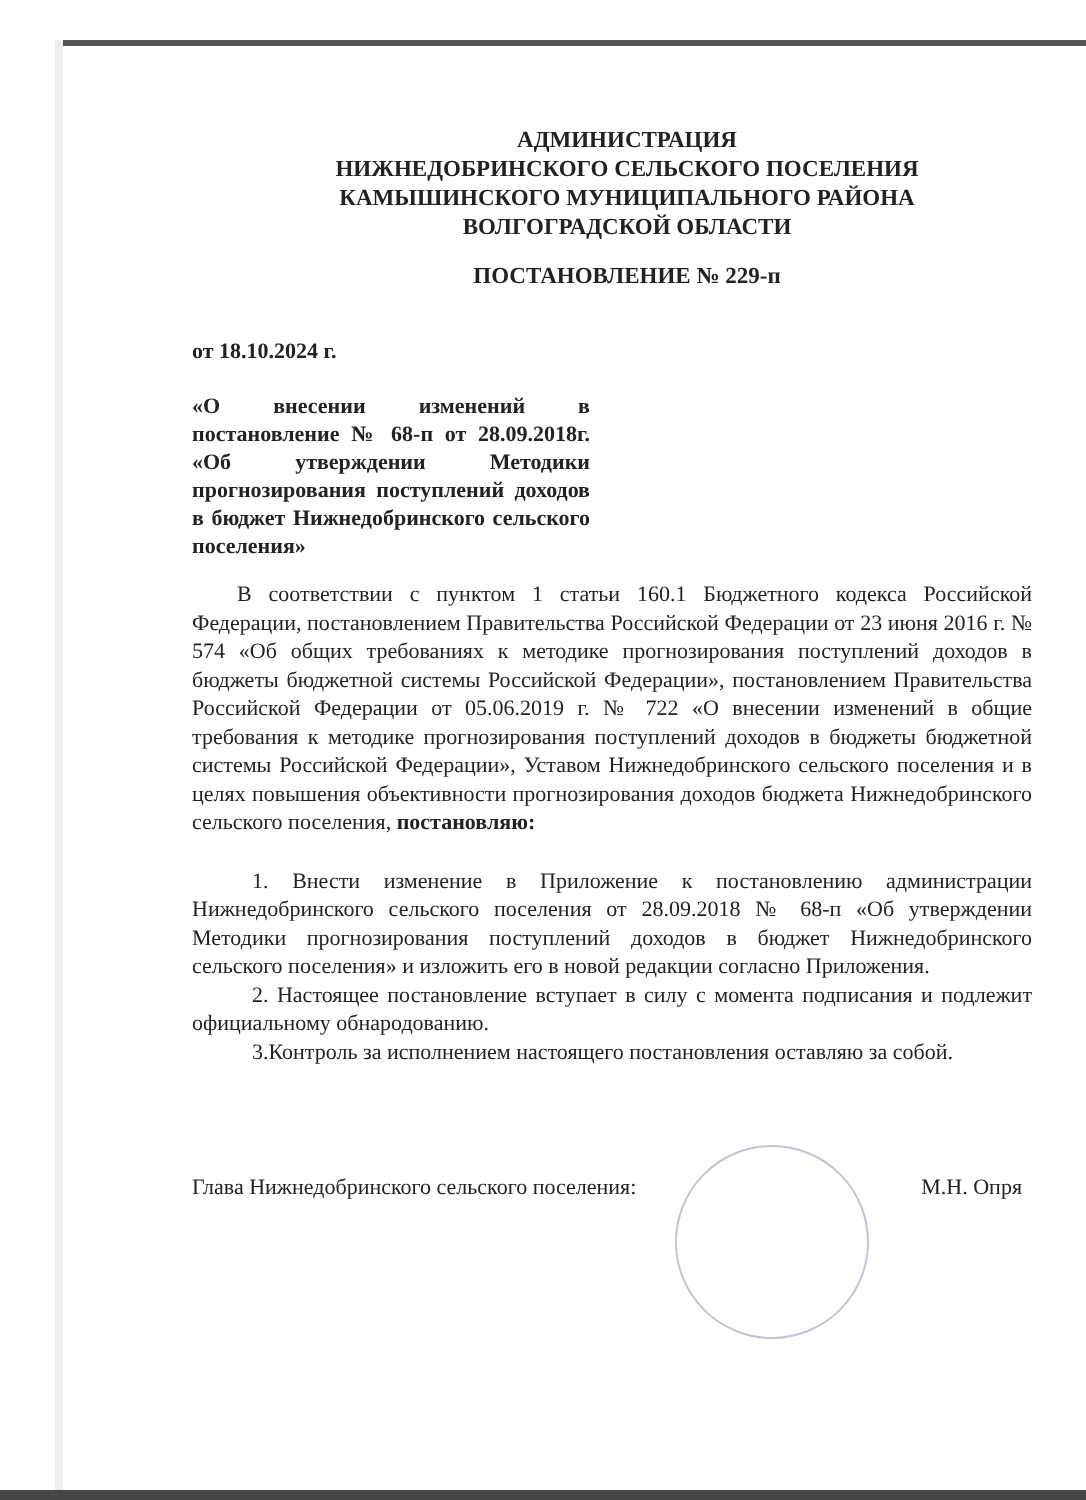АДМИНИСТРАЦИЯ
НИЖНЕДОБРИНСКОГО СЕЛЬСКОГО ПОСЕЛЕНИЯ
КАМЫШИНСКОГО МУНИЦИПАЛЬНОГО РАЙОНА
ВОЛГОГРАДСКОЙ ОБЛАСТИ
ПОСТАНОВЛЕНИЕ № 229-п
от 18.10.2024 г.
«О внесении изменений в постановление № 68-п от 28.09.2018г. «Об утверждении Методики прогнозирования поступлений доходов в бюджет Нижнедобринского сельского поселения»
В соответствии с пунктом 1 статьи 160.1 Бюджетного кодекса Российской Федерации, постановлением Правительства Российской Федерации от 23 июня 2016 г. № 574 «Об общих требованиях к методике прогнозирования поступлений доходов в бюджеты бюджетной системы Российской Федерации», постановлением Правительства Российской Федерации от 05.06.2019 г. № 722 «О внесении изменений в общие требования к методике прогнозирования поступлений доходов в бюджеты бюджетной системы Российской Федерации», Уставом Нижнедобринского сельского поселения и в целях повышения объективности прогнозирования доходов бюджета Нижнедобринского сельского поселения, постановляю:
1. Внести изменение в Приложение к постановлению администрации Нижнедобринского сельского поселения от 28.09.2018 № 68-п «Об утверждении Методики прогнозирования поступлений доходов в бюджет Нижнедобринского сельского поселения» и изложить его в новой редакции согласно Приложения.
2. Настоящее постановление вступает в силу с момента подписания и подлежит официальному обнародованию.
3.Контроль за исполнением настоящего постановления оставляю за собой.
Глава Нижнедобринского сельского поселения: М.Н. Опря